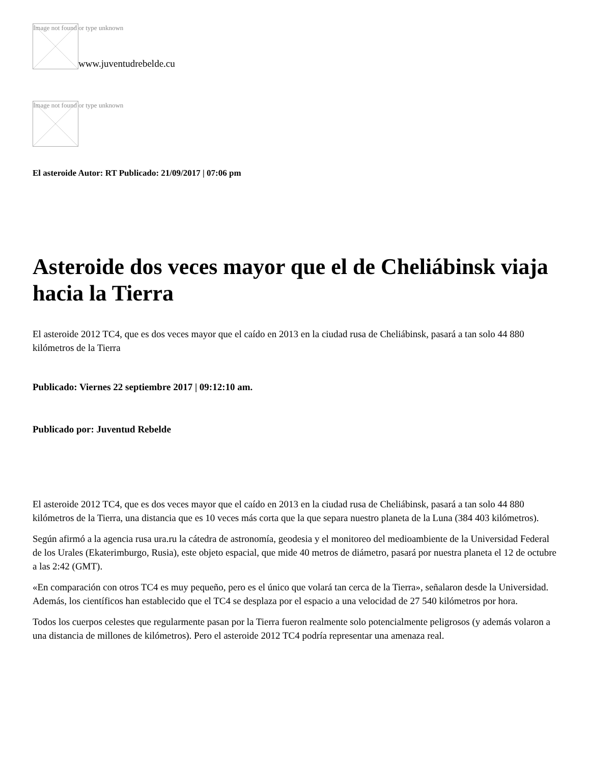Image not found or type unknown www.juventudrebelde.cu
Image not found or type unknown
El asteroide Autor: RT Publicado: 21/09/2017 | 07:06 pm
Asteroide dos veces mayor que el de Cheliábinsk viaja hacia la Tierra
El asteroide 2012 TC4, que es dos veces mayor que el caído en 2013 en la ciudad rusa de Cheliábinsk, pasará a tan solo 44 880 kilómetros de la Tierra
Publicado: Viernes 22 septiembre 2017 | 09:12:10 am.
Publicado por: Juventud Rebelde
El asteroide 2012 TC4, que es dos veces mayor que el caído en 2013 en la ciudad rusa de Cheliábinsk, pasará a tan solo 44 880 kilómetros de la Tierra, una distancia que es 10 veces más corta que la que separa nuestro planeta de la Luna (384 403 kilómetros).
Según afirmó a la agencia rusa ura.ru la cátedra de astronomía, geodesia y el monitoreo del medioambiente de la Universidad Federal de los Urales (Ekaterimburgo, Rusia), este objeto espacial, que mide 40 metros de diámetro, pasará por nuestra planeta el 12 de octubre a las 2:42 (GMT).
«En comparación con otros TC4 es muy pequeño, pero es el único que volará tan cerca de la Tierra», señalaron desde la Universidad. Además, los científicos han establecido que el TC4 se desplaza por el espacio a una velocidad de 27 540 kilómetros por hora.
Todos los cuerpos celestes que regularmente pasan por la Tierra fueron realmente solo potencialmente peligrosos (y además volaron a una distancia de millones de kilómetros). Pero el asteroide 2012 TC4 podría representar una amenaza real.